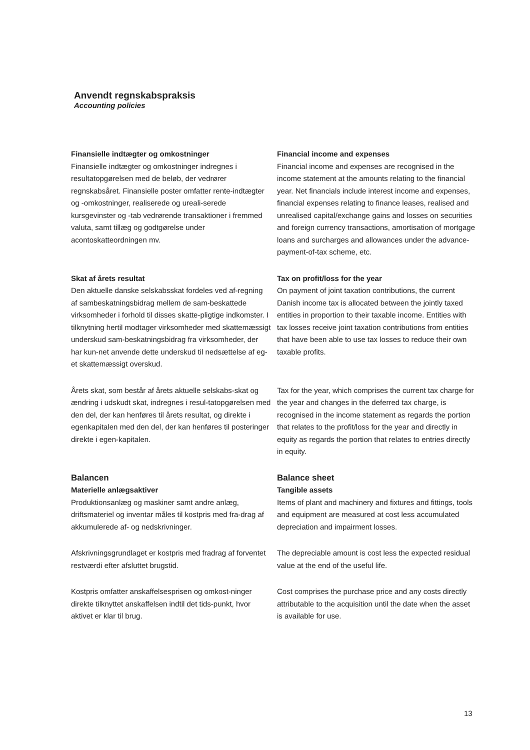Anvendt regnskabspraksis
Accounting policies
Finansielle indtægter og omkostninger
Finansielle indtægter og omkostninger indregnes i resultatopgørelsen med de beløb, der vedrører regnskabsåret. Finansielle poster omfatter rente-indtægter og -omkostninger, realiserede og ureali-serede kursgevinster og -tab vedrørende transaktioner i fremmed valuta, samt tillæg og godtgørelse under acontoskatteordningen mv.
Financial income and expenses
Financial income and expenses are recognised in the income statement at the amounts relating to the financial year. Net financials include interest income and expenses, financial expenses relating to finance leases, realised and unrealised capital/exchange gains and losses on securities and foreign currency transactions, amortisation of mortgage loans and surcharges and allowances under the advance-payment-of-tax scheme, etc.
Skat af årets resultat
Den aktuelle danske selskabsskat fordeles ved af-regning af sambeskatningsbidrag mellem de sam-beskattede virksomheder i forhold til disses skatte-pligtige indkomster. I tilknytning hertil modtager virksomheder med skattemæssigt underskud sam-beskatningsbidrag fra virksomheder, der har kun-net anvende dette underskud til nedsættelse af eg-et skattemæssigt overskud.
Tax on profit/loss for the year
On payment of joint taxation contributions, the current Danish income tax is allocated between the jointly taxed entities in proportion to their taxable income. Entities with tax losses receive joint taxation contributions from entities that have been able to use tax losses to reduce their own taxable profits.
Årets skat, som består af årets aktuelle selskabs-skat og ændring i udskudt skat, indregnes i resul-tatopgørelsen med den del, der kan henføres til årets resultat, og direkte i egenkapitalen med den del, der kan henføres til posteringer direkte i egen-kapitalen.
Tax for the year, which comprises the current tax charge for the year and changes in the deferred tax charge, is recognised in the income statement as regards the portion that relates to the profit/loss for the year and directly in equity as regards the portion that relates to entries directly in equity.
Balancen
Materielle anlægsaktiver
Produktionsanlæg og maskiner samt andre anlæg, driftsmateriel og inventar måles til kostpris med fra-drag af akkumulerede af- og nedskrivninger.
Balance sheet
Tangible assets
Items of plant and machinery and fixtures and fittings, tools and equipment are measured at cost less accumulated depreciation and impairment losses.
Afskrivningsgrundlaget er kostpris med fradrag af forventet restværdi efter afsluttet brugstid.
The depreciable amount is cost less the expected residual value at the end of the useful life.
Kostpris omfatter anskaffelsesprisen og omkost-ninger direkte tilknyttet anskaffelsen indtil det tids-punkt, hvor aktivet er klar til brug.
Cost comprises the purchase price and any costs directly attributable to the acquisition until the date when the asset is available for use.
13